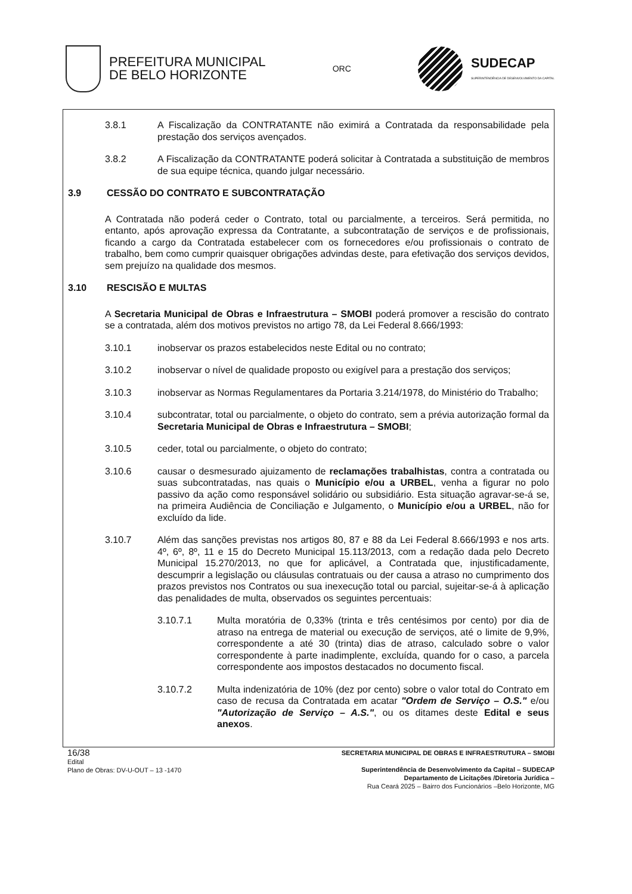PREFEITURA MUNICIPAL
DE BELO HORIZONTE
ORC
SUDECAP
SUPERINTENDÊNCIA DE DESENVOLVIMENTO DA CAPITAL
3.8.1 A Fiscalização da CONTRATANTE não eximirá a Contratada da responsabilidade pela prestação dos serviços avençados.
3.8.2 A Fiscalização da CONTRATANTE poderá solicitar à Contratada a substituição de membros de sua equipe técnica, quando julgar necessário.
3.9 CESSÃO DO CONTRATO E SUBCONTRATAÇÃO
A Contratada não poderá ceder o Contrato, total ou parcialmente, a terceiros. Será permitida, no entanto, após aprovação expressa da Contratante, a subcontratação de serviços e de profissionais, ficando a cargo da Contratada estabelecer com os fornecedores e/ou profissionais o contrato de trabalho, bem como cumprir quaisquer obrigações advindas deste, para efetivação dos serviços devidos, sem prejuízo na qualidade dos mesmos.
3.10 RESCISÃO E MULTAS
A Secretaria Municipal de Obras e Infraestrutura – SMOBI poderá promover a rescisão do contrato se a contratada, além dos motivos previstos no artigo 78, da Lei Federal 8.666/1993:
3.10.1 inobservar os prazos estabelecidos neste Edital ou no contrato;
3.10.2 inobservar o nível de qualidade proposto ou exigível para a prestação dos serviços;
3.10.3 inobservar as Normas Regulamentares da Portaria 3.214/1978, do Ministério do Trabalho;
3.10.4 subcontratar, total ou parcialmente, o objeto do contrato, sem a prévia autorização formal da Secretaria Municipal de Obras e Infraestrutura – SMOBI;
3.10.5 ceder, total ou parcialmente, o objeto do contrato;
3.10.6 causar o desmesurado ajuizamento de reclamações trabalhistas, contra a contratada ou suas subcontratadas, nas quais o Município e/ou a URBEL, venha a figurar no polo passivo da ação como responsável solidário ou subsidiário. Esta situação agravar-se-á se, na primeira Audiência de Conciliação e Julgamento, o Município e/ou a URBEL, não for excluído da lide.
3.10.7 Além das sanções previstas nos artigos 80, 87 e 88 da Lei Federal 8.666/1993 e nos arts. 4º, 6º, 8º, 11 e 15 do Decreto Municipal 15.113/2013, com a redação dada pelo Decreto Municipal 15.270/2013, no que for aplicável, a Contratada que, injustificadamente, descumprir a legislação ou cláusulas contratuais ou der causa a atraso no cumprimento dos prazos previstos nos Contratos ou sua inexecução total ou parcial, sujeitar-se-á à aplicação das penalidades de multa, observados os seguintes percentuais:
3.10.7.1 Multa moratória de 0,33% (trinta e três centésimos por cento) por dia de atraso na entrega de material ou execução de serviços, até o limite de 9,9%, correspondente a até 30 (trinta) dias de atraso, calculado sobre o valor correspondente à parte inadimplente, excluída, quando for o caso, a parcela correspondente aos impostos destacados no documento fiscal.
3.10.7.2 Multa indenizatória de 10% (dez por cento) sobre o valor total do Contrato em caso de recusa da Contratada em acatar "Ordem de Serviço – O.S." e/ou "Autorização de Serviço – A.S.", ou os ditames deste Edital e seus anexos.
16/38
Edital
Plano de Obras: DV-U-OUT – 13 -1470
SECRETARIA MUNICIPAL DE OBRAS E INFRAESTRUTURA – SMOBI
Superintendência de Desenvolvimento da Capital – SUDECAP
Departamento de Licitações /Diretoria Jurídica –
Rua Ceará 2025 – Bairro dos Funcionários –Belo Horizonte, MG